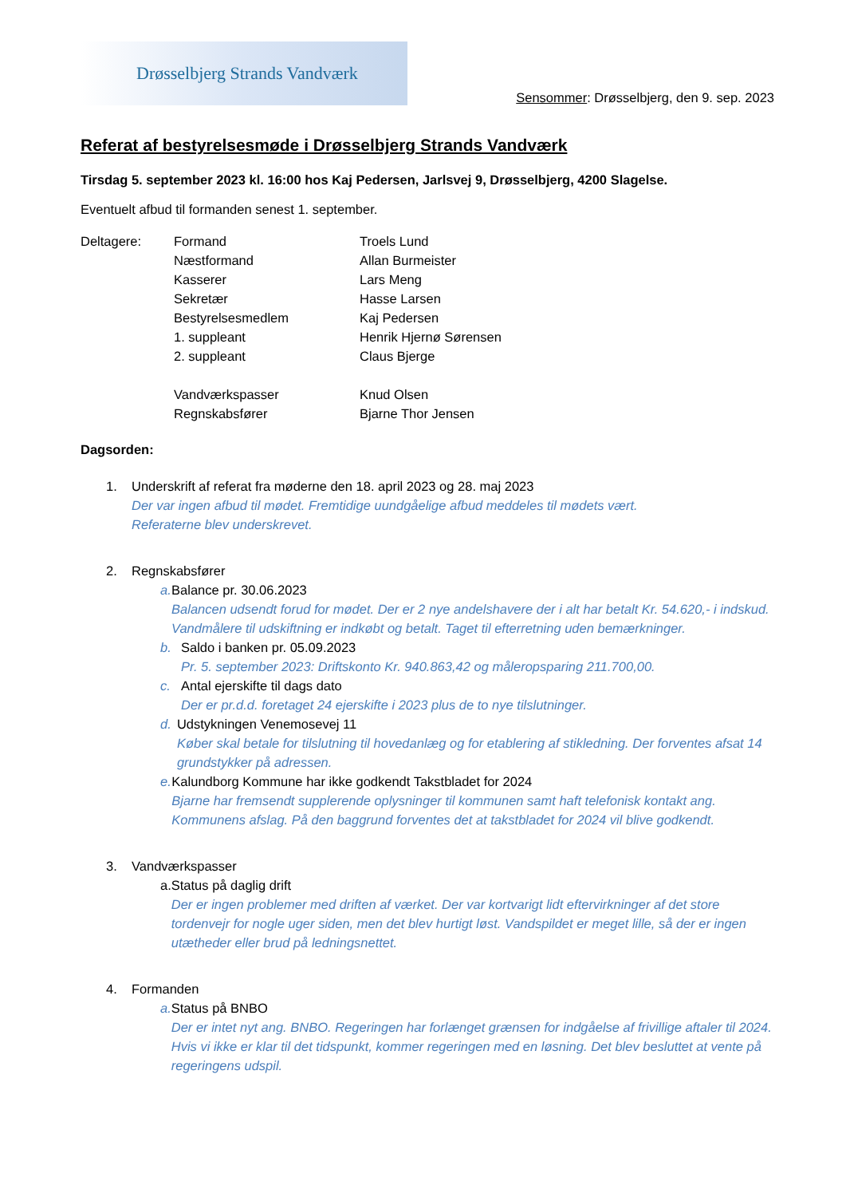Drøsselbjerg Strands Vandværk
Sensommer: Drøsselbjerg, den 9. sep. 2023
Referat af bestyrelsesmøde i Drøsselbjerg Strands Vandværk
Tirsdag 5. september 2023 kl. 16:00 hos Kaj Pedersen, Jarlsvej 9, Drøsselbjerg, 4200 Slagelse.
Eventuelt afbud til formanden senest 1. september.
Deltagere:
Formand
Troels Lund
Næstformand
Allan Burmeister
Kasserer
Lars Meng
Sekretær
Hasse Larsen
Bestyrelsesmedlem
Kaj Pedersen
1. suppleant
Henrik Hjernø Sørensen
2. suppleant
Claus Bjerge
Vandværkspasser
Knud Olsen
Regnskabsfører
Bjarne Thor Jensen
Dagsorden:
1. Underskrift af referat fra møderne den 18. april 2023 og 28. maj 2023
Der var ingen afbud til mødet. Fremtidige uundgåelige afbud meddeles til mødets vært.
Referaterne blev underskrevet.
2. Regnskabsfører
a. Balance pr. 30.06.2023
Balancen udsendt forud for mødet. Der er 2 nye andelshavere der i alt har betalt Kr. 54.620,- i indskud. Vandmålere til udskiftning er indkøbt og betalt. Taget til efterretning uden bemærkninger.
b. Saldo i banken pr. 05.09.2023
Pr. 5. september 2023: Driftskonto Kr. 940.863,42 og måleropsparing 211.700,00.
c. Antal ejerskifte til dags dato
Der er pr.d.d. foretaget 24 ejerskifte i 2023 plus de to nye tilslutninger.
d. Udstykningen Venemosevej 11
Køber skal betale for tilslutning til hovedanlæg og for etablering af stikledning. Der forventes afsat 14 grundstykker på adressen.
e. Kalundborg Kommune har ikke godkendt Takstbladet for 2024
Bjarne har fremsendt supplerende oplysninger til kommunen samt haft telefonisk kontakt ang. Kommunens afslag. På den baggrund forventes det at takstbladet for 2024 vil blive godkendt.
3. Vandværkspasser
a. Status på daglig drift
Der er ingen problemer med driften af værket. Der var kortvarigt lidt eftervirkninger af det store tordenvejr for nogle uger siden, men det blev hurtigt løst. Vandspildet er meget lille, så der er ingen utætheder eller brud på ledningsnettet.
4. Formanden
a. Status på BNBO
Der er intet nyt ang. BNBO. Regeringen har forlænget grænsen for indgåelse af frivillige aftaler til 2024. Hvis vi ikke er klar til det tidspunkt, kommer regeringen med en løsning. Det blev besluttet at vente på regeringens udspil.